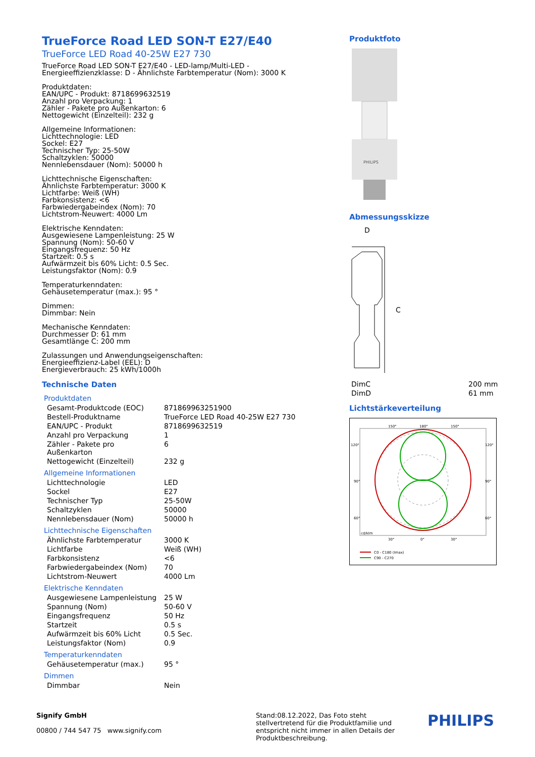TrueForce Road LED SON-T E27/E40
TrueForce LED Road 40-25W E27 730
TrueForce Road LED SON-T E27/E40 - LED-lamp/Multi-LED - Energieeffizienzklasse: D - Ähnlichste Farbtemperatur (Nom): 3000 K
Produktdaten:
EAN/UPC - Produkt: 8718699632519
Anzahl pro Verpackung: 1
Zähler - Pakete pro Außenkarton: 6
Nettogewicht (Einzelteil): 232 g
Allgemeine Informationen:
Lichttechnologie: LED
Sockel: E27
Technischer Typ: 25-50W
Schaltzyklen: 50000
Nennlebensdauer (Nom): 50000 h
Lichttechnische Eigenschaften:
Ähnlichste Farbtemperatur: 3000 K
Lichtfarbe: Weiß (WH)
Farbkonsistenz: <6
Farbwiedergabeindex (Nom): 70
Lichtstrom-Neuwert: 4000 Lm
Elektrische Kenndaten:
Ausgewiesene Lampenleistung: 25 W
Spannung (Nom): 50-60 V
Eingangsfrequenz: 50 Hz
Startzeit: 0.5 s
Aufwärmzeit bis 60% Licht: 0.5 Sec.
Leistungsfaktor (Nom): 0.9
Temperaturkenndaten:
Gehäusetemperatur (max.): 95 °
Dimmen:
Dimmbar: Nein
Mechanische Kenndaten:
Durchmesser D: 61 mm
Gesamtlänge C: 200 mm
Zulassungen und Anwendungseigenschaften:
Energieeffizienz-Label (EEL): D
Energieverbrauch: 25 kWh/1000h
Technische Daten
Produktdaten
| Gesamt-Produktcode (EOC) | 871869963251900 |
| Bestell-Produktname | TrueForce LED Road 40-25W E27 730 |
| EAN/UPC - Produkt | 8718699632519 |
| Anzahl pro Verpackung | 1 |
| Zähler - Pakete pro Außenkarton | 6 |
| Nettogewicht (Einzelteil) | 232 g |
Allgemeine Informationen
| Lichttechnologie | LED |
| Sockel | E27 |
| Technischer Typ | 25-50W |
| Schaltzyklen | 50000 |
| Nennlebensdauer (Nom) | 50000 h |
Lichttechnische Eigenschaften
| Ähnlichste Farbtemperatur | 3000 K |
| Lichtfarbe | Weiß (WH) |
| Farbkonsistenz | <6 |
| Farbwiedergabeindex (Nom) | 70 |
| Lichtstrom-Neuwert | 4000 Lm |
Elektrische Kenndaten
| Ausgewiesene Lampenleistung | 25 W |
| Spannung (Nom) | 50-60 V |
| Eingangsfrequenz | 50 Hz |
| Startzeit | 0.5 s |
| Aufwärmzeit bis 60% Licht | 0.5 Sec. |
| Leistungsfaktor (Nom) | 0.9 |
Temperaturkenndaten
| Gehäusetemperatur (max.) | 95 ° |
Dimmen
| Dimmbar | Nein |
Produktfoto
PHILIPS
Abmessungsskizze
D
C
| DimC | 200 mm |
| DimD | 61 mm |
Lichtstärkeverteilung
150°
180°
150°
120°
120°
90°
90°
60°
60°
cd/klm
30°
0°
30°
C0 - C180 (Imax)
C90 - C270
Signify GmbH
00800 / 744 547 75 www.signify.com
Stand:08.12.2022, Das Foto steht stellvertretend für die Produktfamilie und entspricht nicht immer in allen Details der Produktbeschreibung.
PHILIPS